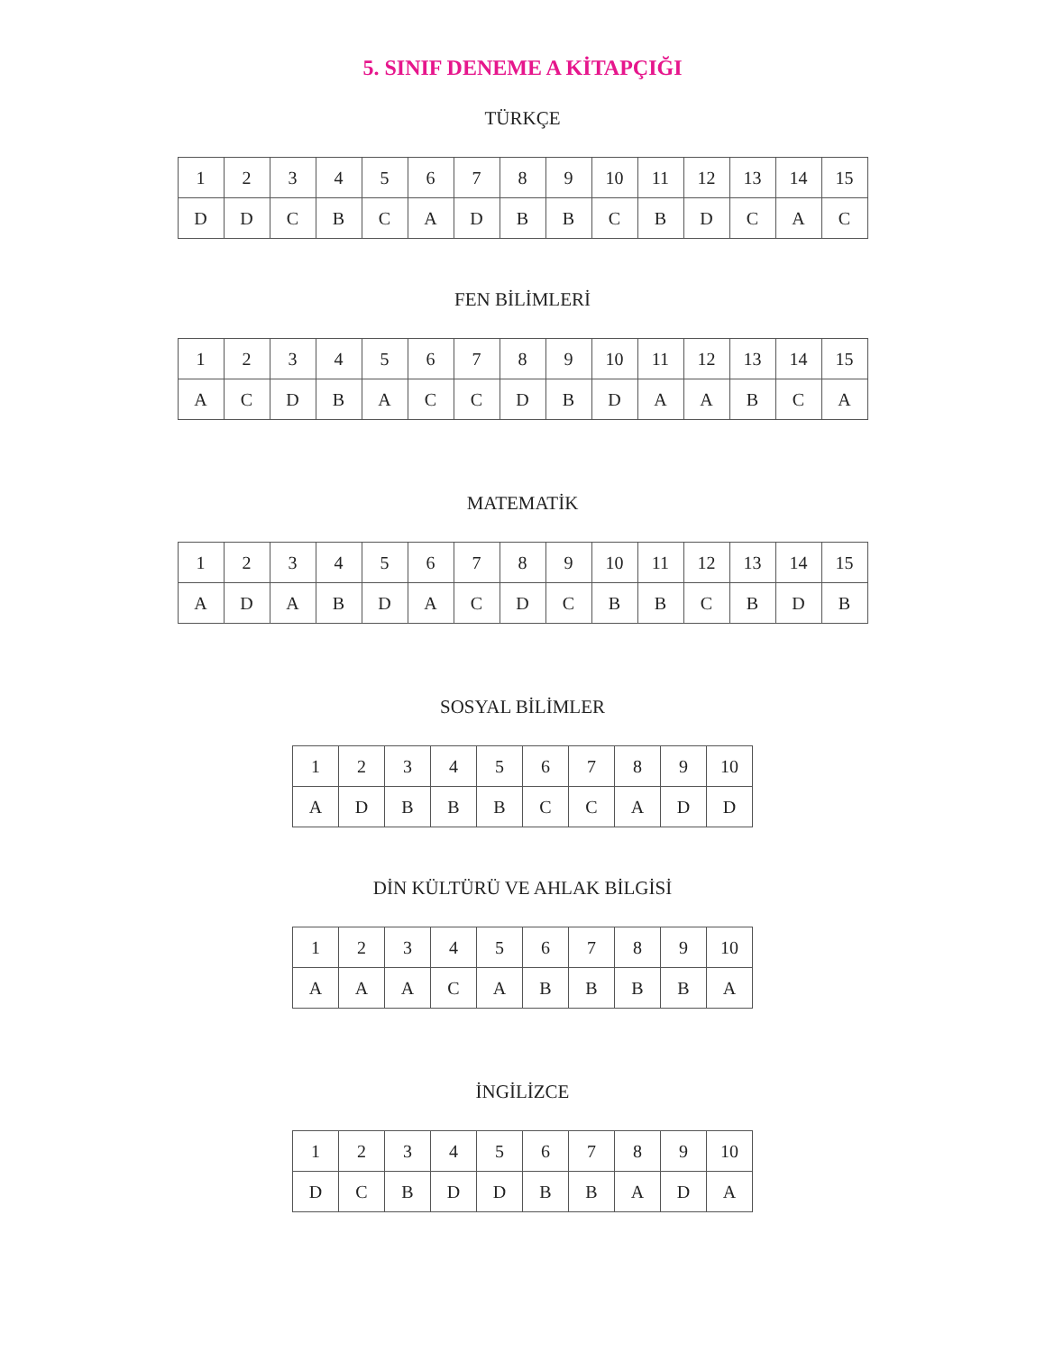5. SINIF DENEME A KİTAPÇIĞI
TÜRKÇE
| 1 | 2 | 3 | 4 | 5 | 6 | 7 | 8 | 9 | 10 | 11 | 12 | 13 | 14 | 15 |
| D | D | C | B | C | A | D | B | B | C | B | D | C | A | C |
FEN BİLİMLERİ
| 1 | 2 | 3 | 4 | 5 | 6 | 7 | 8 | 9 | 10 | 11 | 12 | 13 | 14 | 15 |
| A | C | D | B | A | C | C | D | B | D | A | A | B | C | A |
MATEMATİK
| 1 | 2 | 3 | 4 | 5 | 6 | 7 | 8 | 9 | 10 | 11 | 12 | 13 | 14 | 15 |
| A | D | A | B | D | A | C | D | C | B | B | C | B | D | B |
SOSYAL BİLİMLER
| 1 | 2 | 3 | 4 | 5 | 6 | 7 | 8 | 9 | 10 |
| A | D | B | B | B | C | C | A | D | D |
DİN KÜLTÜRÜ VE AHLAK BİLGİSİ
| 1 | 2 | 3 | 4 | 5 | 6 | 7 | 8 | 9 | 10 |
| A | A | A | C | A | B | B | B | B | A |
İNGİLİZCE
| 1 | 2 | 3 | 4 | 5 | 6 | 7 | 8 | 9 | 10 |
| D | C | B | D | D | B | B | A | D | A |